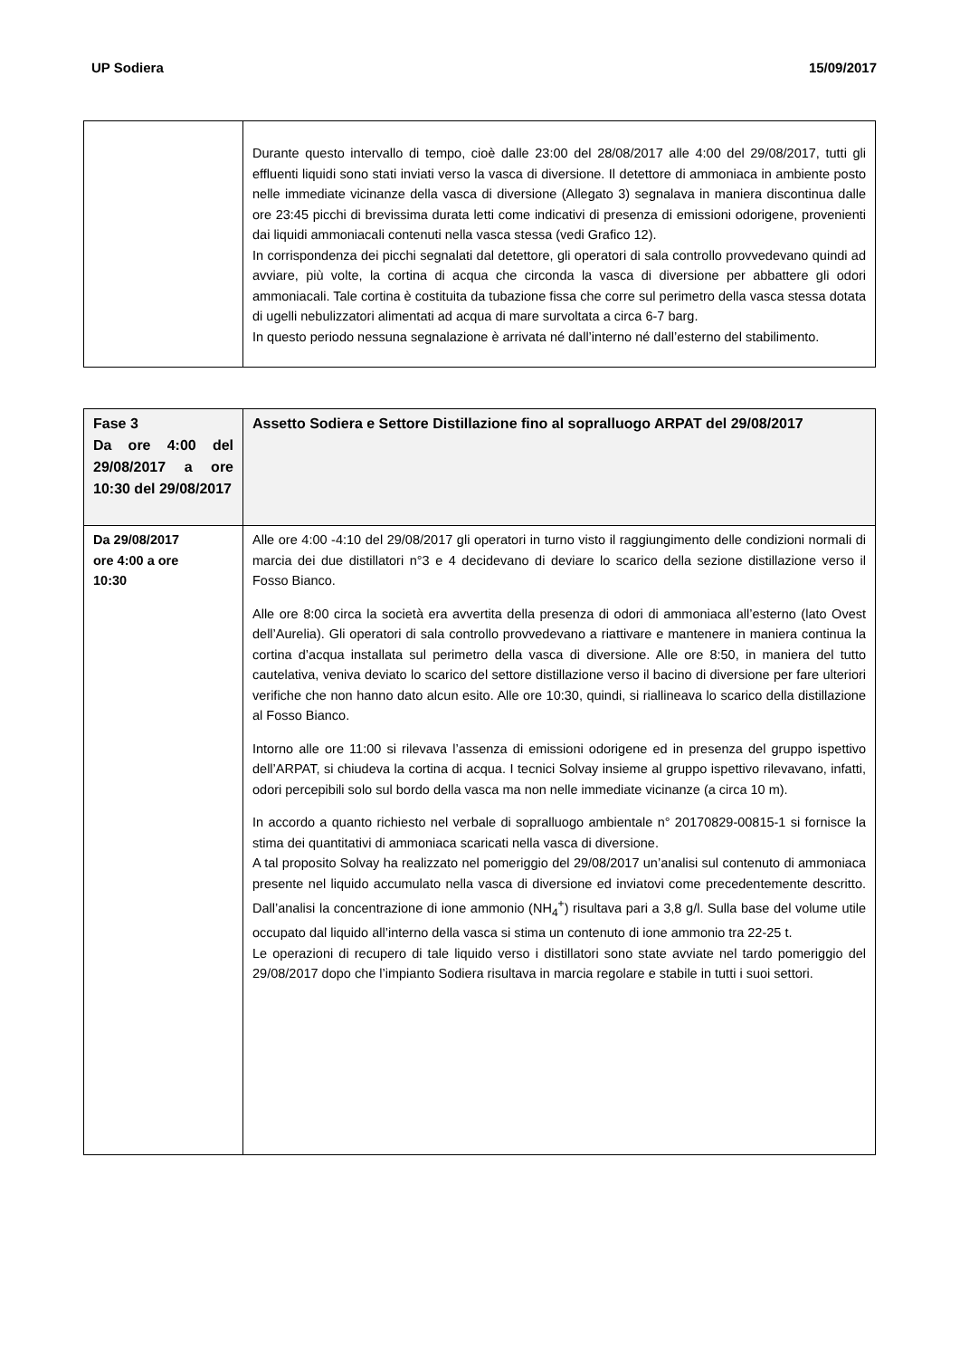UP Sodiera 15/09/2017
| | Durante questo intervallo di tempo, cioè dalle 23:00 del 28/08/2017 alle 4:00 del 29/08/2017, tutti gli effluenti liquidi sono stati inviati verso la vasca di diversione. Il detettore di ammoniaca in ambiente posto nelle immediate vicinanze della vasca di diversione (Allegato 3) segnalava in maniera discontinua dalle ore 23:45 picchi di brevissima durata letti come indicativi di presenza di emissioni odorigene, provenienti dai liquidi ammoniacali contenuti nella vasca stessa (vedi Grafico 12). In corrispondenza dei picchi segnalati dal detettore, gli operatori di sala controllo provvedevano quindi ad avviare, più volte, la cortina di acqua che circonda la vasca di diversione per abbattere gli odori ammoniacali. Tale cortina è costituita da tubazione fissa che corre sul perimetro della vasca stessa dotata di ugelli nebulizzatori alimentati ad acqua di mare survoltata a circa 6-7 barg. In questo periodo nessuna segnalazione è arrivata né dall’interno né dall’esterno del stabilimento. |
| Fase 3 Da ore 4:00 del 29/08/2017 a ore 10:30 del 29/08/2017 | Assetto Sodiera e Settore Distillazione fino al sopralluogo ARPAT del 29/08/2017 |
| Da 29/08/2017 ore 4:00 a ore 10:30 | Alle ore 4:00 -4:10 del 29/08/2017 gli operatori in turno visto il raggiungimento delle condizioni normali di marcia dei due distillatori n°3 e 4 decidevano di deviare lo scarico della sezione distillazione verso il Fosso Bianco. Alle ore 8:00 circa la società era avvertita della presenza di odori di ammoniaca all’esterno (lato Ovest dell’Aurelia). Gli operatori di sala controllo provvedevano a riattivare e mantenere in maniera continua la cortina d’acqua installata sul perimetro della vasca di diversione. Alle ore 8:50, in maniera del tutto cautelativa, veniva deviato lo scarico del settore distillazione verso il bacino di diversione per fare ulteriori verifiche che non hanno dato alcun esito. Alle ore 10:30, quindi, si riallineava lo scarico della distillazione al Fosso Bianco. Intorno alle ore 11:00 si rilevava l’assenza di emissioni odorigene ed in presenza del gruppo ispettivo dell’ARPAT, si chiudeva la cortina di acqua. I tecnici Solvay insieme al gruppo ispettivo rilevavano, infatti, odori percepibili solo sul bordo della vasca ma non nelle immediate vicinanze (a circa 10 m). In accordo a quanto richiesto nel verbale di sopralluogo ambientale n° 20170829-00815-1 si fornisce la stima dei quantitativi di ammoniaca scaricati nella vasca di diversione. A tal proposito Solvay ha realizzato nel pomeriggio del 29/08/2017 un’analisi sul contenuto di ammoniaca presente nel liquido accumulato nella vasca di diversione ed inviatovi come precedentemente descritto. Dall’analisi la concentrazione di ione ammonio (NH<sub>4</sub><sup>+</sup>) risultava pari a 3,8 g/l. Sulla base del volume utile occupato dal liquido all’interno della vasca si stima un contenuto di ione ammonio tra 22-25 t. Le operazioni di recupero di tale liquido verso i distillatori sono state avviate nel tardo pomeriggio del 29/08/2017 dopo che l’impianto Sodiera risultava in marcia regolare e stabile in tutti i suoi settori. |